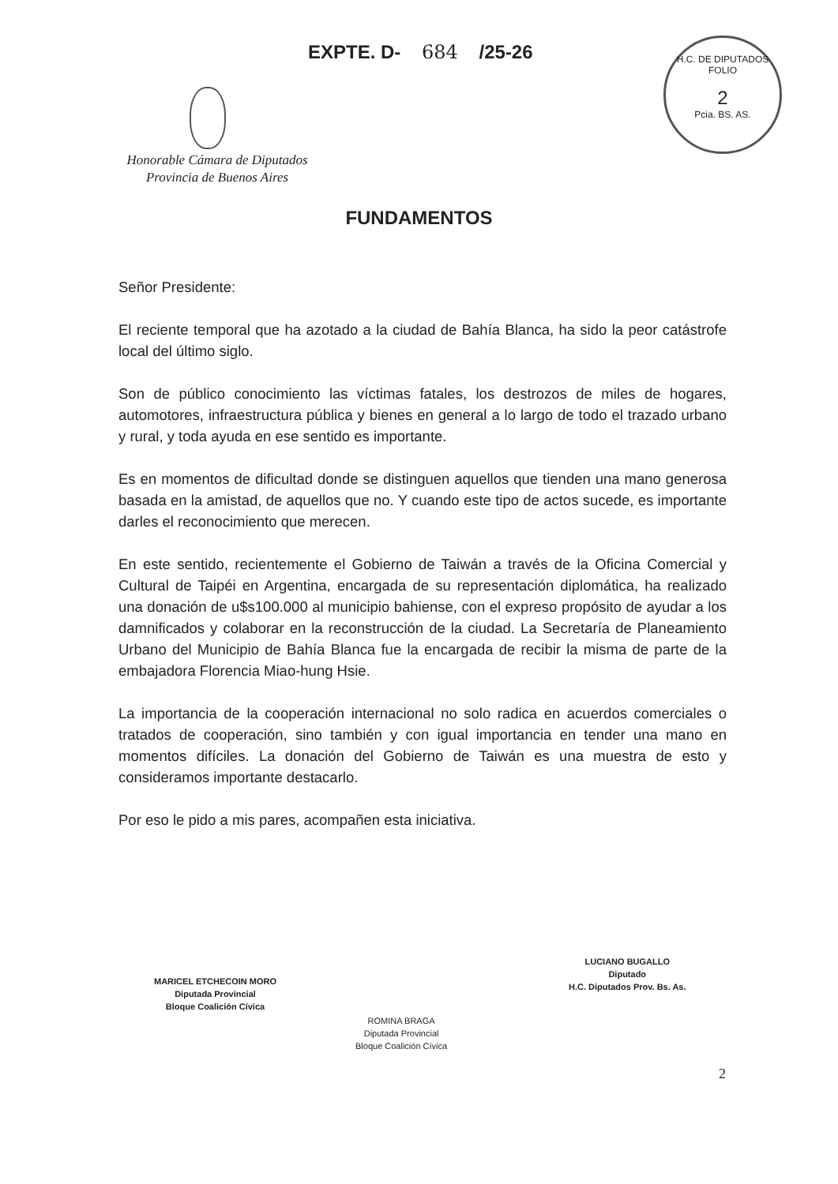EXPTE. D- 684 /25-26
H.C. DE DIPUTADOS
FOLIO
2
Pcia. BS. AS.
Honorable Cámara de Diputados
Provincia de Buenos Aires
FUNDAMENTOS
Señor Presidente:
El reciente temporal que ha azotado a la ciudad de Bahía Blanca, ha sido la peor catástrofe local del último siglo.
Son de público conocimiento las víctimas fatales, los destrozos de miles de hogares, automotores, infraestructura pública y bienes en general a lo largo de todo el trazado urbano y rural, y toda ayuda en ese sentido es importante.
Es en momentos de dificultad donde se distinguen aquellos que tienden una mano generosa basada en la amistad, de aquellos que no. Y cuando este tipo de actos sucede, es importante darles el reconocimiento que merecen.
En este sentido, recientemente el Gobierno de Taiwán a través de la Oficina Comercial y Cultural de Taipéi en Argentina, encargada de su representación diplomática, ha realizado una donación de u$s100.000 al municipio bahiense, con el expreso propósito de ayudar a los damnificados y colaborar en la reconstrucción de la ciudad. La Secretaría de Planeamiento Urbano del Municipio de Bahía Blanca fue la encargada de recibir la misma de parte de la embajadora Florencia Miao-hung Hsie.
La importancia de la cooperación internacional no solo radica en acuerdos comerciales o tratados de cooperación, sino también y con igual importancia en tender una mano en momentos difíciles. La donación del Gobierno de Taiwán es una muestra de esto y consideramos importante destacarlo.
Por eso le pido a mis pares, acompañen esta iniciativa.
MARICEL ETCHECOIN MORO
Diputada Provincial
Bloque Coalición Cívica
ROMINA BRAGA
Diputada Provincial
Bloque Coalición Cívica
LUCIANO BUGALLO
Diputado
H.C. Diputados Prov. Bs. As.
2